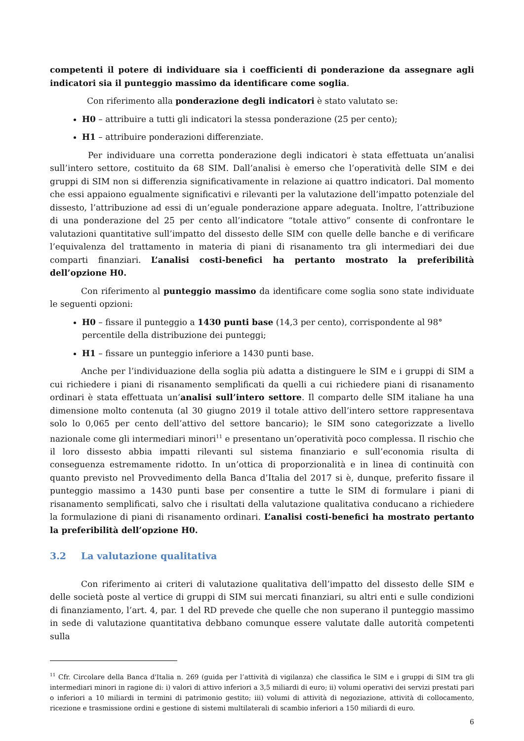competenti il potere di individuare sia i coefficienti di ponderazione da assegnare agli indicatori sia il punteggio massimo da identificare come soglia.
Con riferimento alla ponderazione degli indicatori è stato valutato se:
H0 – attribuire a tutti gli indicatori la stessa ponderazione (25 per cento);
H1 – attribuire ponderazioni differenziate.
Per individuare una corretta ponderazione degli indicatori è stata effettuata un’analisi sull’intero settore, costituito da 68 SIM. Dall’analisi è emerso che l’operatività delle SIM e dei gruppi di SIM non si differenzia significativamente in relazione ai quattro indicatori. Dal momento che essi appaiono egualmente significativi e rilevanti per la valutazione dell’impatto potenziale del dissesto, l’attribuzione ad essi di un’eguale ponderazione appare adeguata. Inoltre, l’attribuzione di una ponderazione del 25 per cento all’indicatore “totale attivo” consente di confrontare le valutazioni quantitative sull’impatto del dissesto delle SIM con quelle delle banche e di verificare l’equivalenza del trattamento in materia di piani di risanamento tra gli intermediari dei due comparti finanziari. L’analisi costi-benefici ha pertanto mostrato la preferibilità dell’opzione H0.
Con riferimento al punteggio massimo da identificare come soglia sono state individuate le seguenti opzioni:
H0 – fissare il punteggio a 1430 punti base (14,3 per cento), corrispondente al 98° percentile della distribuzione dei punteggi;
H1 – fissare un punteggio inferiore a 1430 punti base.
Anche per l’individuazione della soglia più adatta a distinguere le SIM e i gruppi di SIM a cui richiedere i piani di risanamento semplificati da quelli a cui richiedere piani di risanamento ordinari è stata effettuata un’analisi sull’intero settore. Il comparto delle SIM italiane ha una dimensione molto contenuta (al 30 giugno 2019 il totale attivo dell’intero settore rappresentava solo lo 0,065 per cento dell’attivo del settore bancario); le SIM sono categorizzate a livello nazionale come gli intermediari minori<sup>11</sup> e presentano un’operatività poco complessa. Il rischio che il loro dissesto abbia impatti rilevanti sul sistema finanziario e sull’economia risulta di conseguenza estremamente ridotto. In un’ottica di proporzionalità e in linea di continuità con quanto previsto nel Provvedimento della Banca d’Italia del 2017 si è, dunque, preferito fissare il punteggio massimo a 1430 punti base per consentire a tutte le SIM di formulare i piani di risanamento semplificati, salvo che i risultati della valutazione qualitativa conducano a richiedere la formulazione di piani di risanamento ordinari. L’analisi costi-benefici ha mostrato pertanto la preferibilità dell’opzione H0.
3.2 La valutazione qualitativa
Con riferimento ai criteri di valutazione qualitativa dell’impatto del dissesto delle SIM e delle società poste al vertice di gruppi di SIM sui mercati finanziari, su altri enti e sulle condizioni di finanziamento, l’art. 4, par. 1 del RD prevede che quelle che non superano il punteggio massimo in sede di valutazione quantitativa debbano comunque essere valutate dalle autorità competenti sulla
<sup>11</sup> Cfr. Circolare della Banca d'Italia n. 269 (guida per l’attività di vigilanza) che classifica le SIM e i gruppi di SIM tra gli intermediari minori in ragione di: i) valori di attivo inferiori a 3,5 miliardi di euro; ii) volumi operativi dei servizi prestati pari o inferiori a 10 miliardi in termini di patrimonio gestito; iii) volumi di attività di negoziazione, attività di collocamento, ricezione e trasmissione ordini e gestione di sistemi multilaterali di scambio inferiori a 150 miliardi di euro.
6